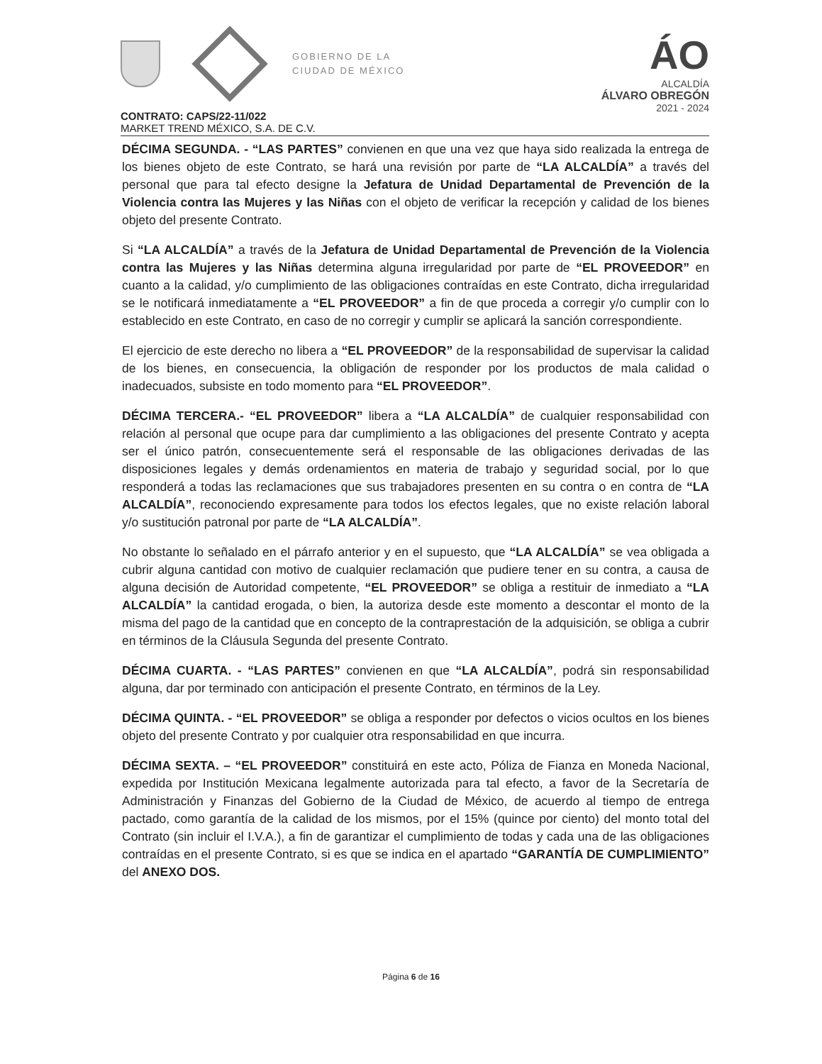GOBIERNO DE LA
CIUDAD DE MÉXICO
ÁO
ALCALDÍA
ÁLVARO OBREGÓN
2021 - 2024
CONTRATO: CAPS/22-11/022
MARKET TREND MÉXICO, S.A. DE C.V.
DÉCIMA SEGUNDA. - “LAS PARTES” convienen en que una vez que haya sido realizada la entrega de los bienes objeto de este Contrato, se hará una revisión por parte de “LA ALCALDÍA” a través del personal que para tal efecto designe la Jefatura de Unidad Departamental de Prevención de la Violencia contra las Mujeres y las Niñas con el objeto de verificar la recepción y calidad de los bienes objeto del presente Contrato.
Si “LA ALCALDÍA” a través de la Jefatura de Unidad Departamental de Prevención de la Violencia contra las Mujeres y las Niñas determina alguna irregularidad por parte de “EL PROVEEDOR” en cuanto a la calidad, y/o cumplimiento de las obligaciones contraídas en este Contrato, dicha irregularidad se le notificará inmediatamente a “EL PROVEEDOR” a fin de que proceda a corregir y/o cumplir con lo establecido en este Contrato, en caso de no corregir y cumplir se aplicará la sanción correspondiente.
El ejercicio de este derecho no libera a “EL PROVEEDOR” de la responsabilidad de supervisar la calidad de los bienes, en consecuencia, la obligación de responder por los productos de mala calidad o inadecuados, subsiste en todo momento para “EL PROVEEDOR”.
DÉCIMA TERCERA.- “EL PROVEEDOR” libera a “LA ALCALDÍA” de cualquier responsabilidad con relación al personal que ocupe para dar cumplimiento a las obligaciones del presente Contrato y acepta ser el único patrón, consecuentemente será el responsable de las obligaciones derivadas de las disposiciones legales y demás ordenamientos en materia de trabajo y seguridad social, por lo que responderá a todas las reclamaciones que sus trabajadores presenten en su contra o en contra de “LA ALCALDÍA”, reconociendo expresamente para todos los efectos legales, que no existe relación laboral y/o sustitución patronal por parte de “LA ALCALDÍA”.
No obstante lo señalado en el párrafo anterior y en el supuesto, que “LA ALCALDÍA” se vea obligada a cubrir alguna cantidad con motivo de cualquier reclamación que pudiere tener en su contra, a causa de alguna decisión de Autoridad competente, “EL PROVEEDOR” se obliga a restituir de inmediato a “LA ALCALDÍA” la cantidad erogada, o bien, la autoriza desde este momento a descontar el monto de la misma del pago de la cantidad que en concepto de la contraprestación de la adquisición, se obliga a cubrir en términos de la Cláusula Segunda del presente Contrato.
DÉCIMA CUARTA. - “LAS PARTES” convienen en que “LA ALCALDÍA”, podrá sin responsabilidad alguna, dar por terminado con anticipación el presente Contrato, en términos de la Ley.
DÉCIMA QUINTA. - “EL PROVEEDOR” se obliga a responder por defectos o vicios ocultos en los bienes objeto del presente Contrato y por cualquier otra responsabilidad en que incurra.
DÉCIMA SEXTA. – “EL PROVEEDOR” constituirá en este acto, Póliza de Fianza en Moneda Nacional, expedida por Institución Mexicana legalmente autorizada para tal efecto, a favor de la Secretaría de Administración y Finanzas del Gobierno de la Ciudad de México, de acuerdo al tiempo de entrega pactado, como garantía de la calidad de los mismos, por el 15% (quince por ciento) del monto total del Contrato (sin incluir el I.V.A.), a fin de garantizar el cumplimiento de todas y cada una de las obligaciones contraídas en el presente Contrato, si es que se indica en el apartado “GARANTÍA DE CUMPLIMIENTO” del ANEXO DOS.
Página 6 de 16